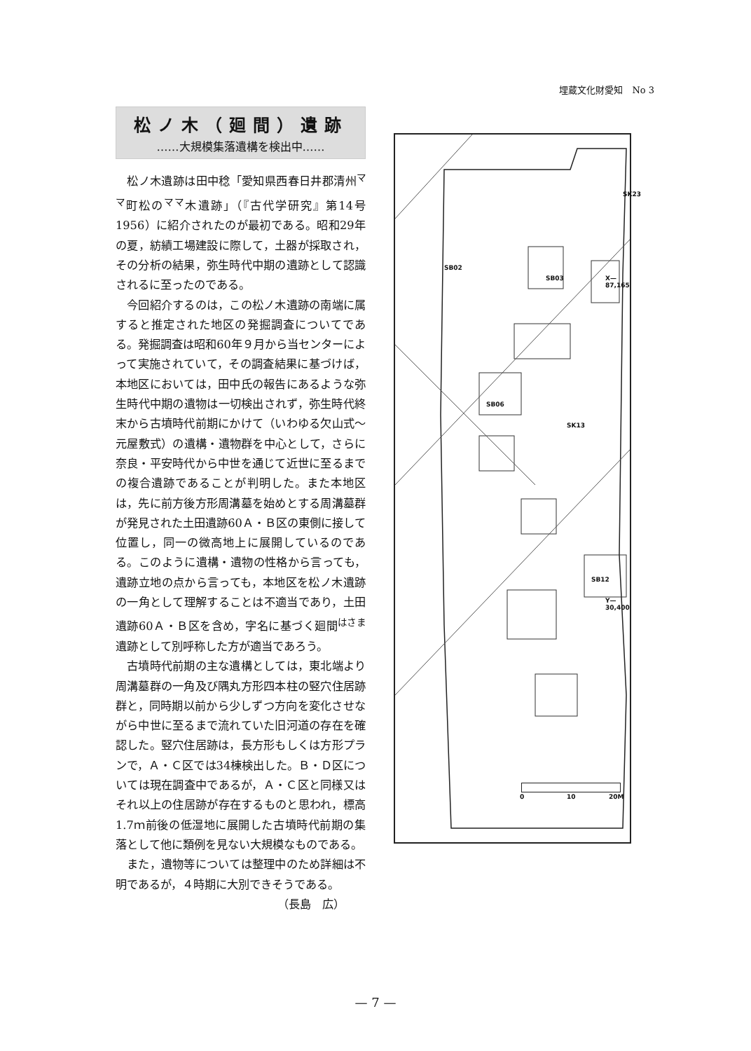埋蔵文化財愛知　No 3
松ノ木（廻間）遺跡
……大規模集落遺構を検出中……
松ノ木遺跡は田中稔「愛知県西春日井郡清州<sup>ママ</sup>町松の<sup>ママ</sup>木遺跡」（『古代学研究』第14号 1956）に紹介されたのが最初である。昭和29年の夏，紡績工場建設に際して，土器が採取され，その分析の結果，弥生時代中期の遺跡として認識されるに至ったのである。
今回紹介するのは，この松ノ木遺跡の南端に属すると推定された地区の発掘調査についてである。発掘調査は昭和60年９月から当センターによって実施されていて，その調査結果に基づけば，本地区においては，田中氏の報告にあるような弥生時代中期の遺物は一切検出されず，弥生時代終末から古墳時代前期にかけて（いわゆる欠山式～元屋敷式）の遺構・遺物群を中心として，さらに奈良・平安時代から中世を通じて近世に至るまでの複合遺跡であることが判明した。また本地区は，先に前方後方形周溝墓を始めとする周溝墓群が発見された土田遺跡60Ａ・Ｂ区の東側に接して位置し，同一の微高地上に展開しているのである。このように遺構・遺物の性格から言っても，遺跡立地の点から言っても，本地区を松ノ木遺跡の一角として理解することは不適当であり，土田遺跡60Ａ・Ｂ区を含め，字名に基づく廻間<sup>はさま</sup>遺跡として別呼称した方が適当であろう。
古墳時代前期の主な遺構としては，東北端より周溝墓群の一角及び隅丸方形四本柱の竪穴住居跡群と，同時期以前から少しずつ方向を変化させながら中世に至るまで流れていた旧河道の存在を確認した。竪穴住居跡は，長方形もしくは方形プランで，Ａ・Ｃ区では34棟検出した。Ｂ・Ｄ区については現在調査中であるが，Ａ・Ｃ区と同様又はそれ以上の住居跡が存在するものと思われ，標高 1.7ｍ前後の低湿地に展開した古墳時代前期の集落として他に類例を見ない大規模なものである。
また，遺物等については整理中のため詳細は不明であるが，４時期に大別できそうである。
（長島　広）
SK23
SB02
SB03
SB06
SK13
SB12
0 10 20M
X—87,165
Y—30,400
— 7 —